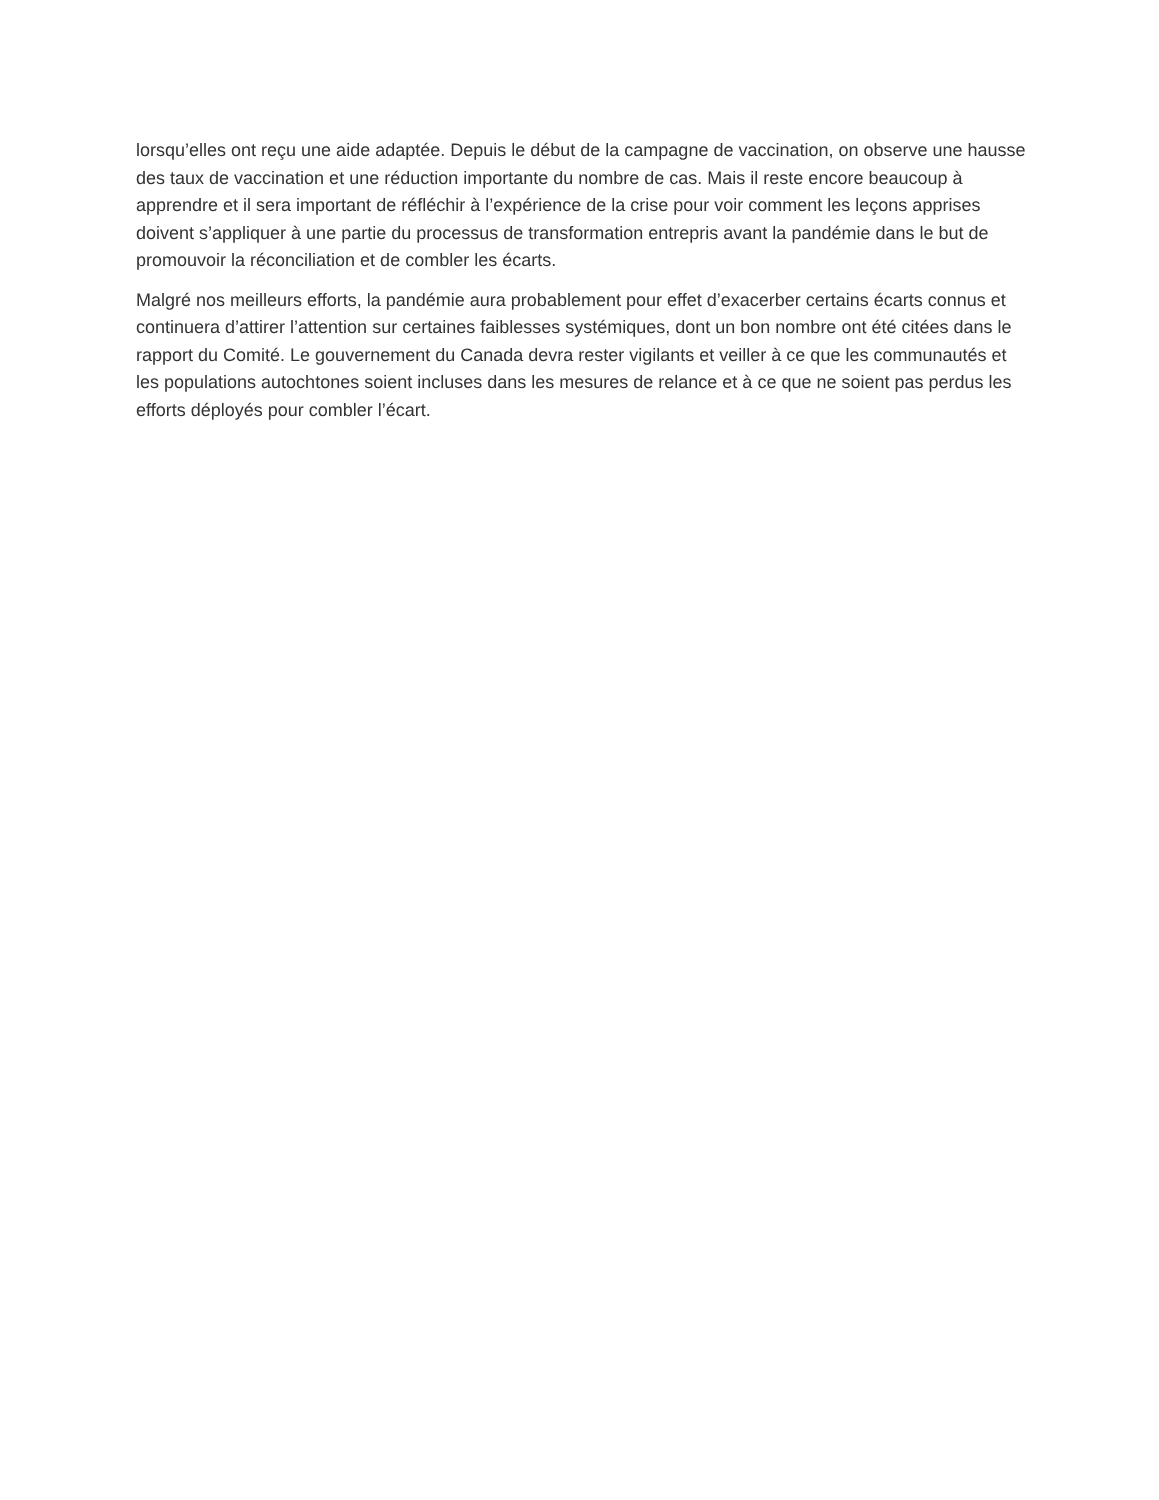lorsqu’elles ont reçu une aide adaptée. Depuis le début de la campagne de vaccination, on observe une hausse des taux de vaccination et une réduction importante du nombre de cas. Mais il reste encore beaucoup à apprendre et il sera important de réfléchir à l’expérience de la crise pour voir comment les leçons apprises doivent s’appliquer à une partie du processus de transformation entrepris avant la pandémie dans le but de promouvoir la réconciliation et de combler les écarts.
Malgré nos meilleurs efforts, la pandémie aura probablement pour effet d’exacerber certains écarts connus et continuera d’attirer l’attention sur certaines faiblesses systémiques, dont un bon nombre ont été citées dans le rapport du Comité. Le gouvernement du Canada devra rester vigilants et veiller à ce que les communautés et les populations autochtones soient incluses dans les mesures de relance et à ce que ne soient pas perdus les efforts déployés pour combler l’écart.